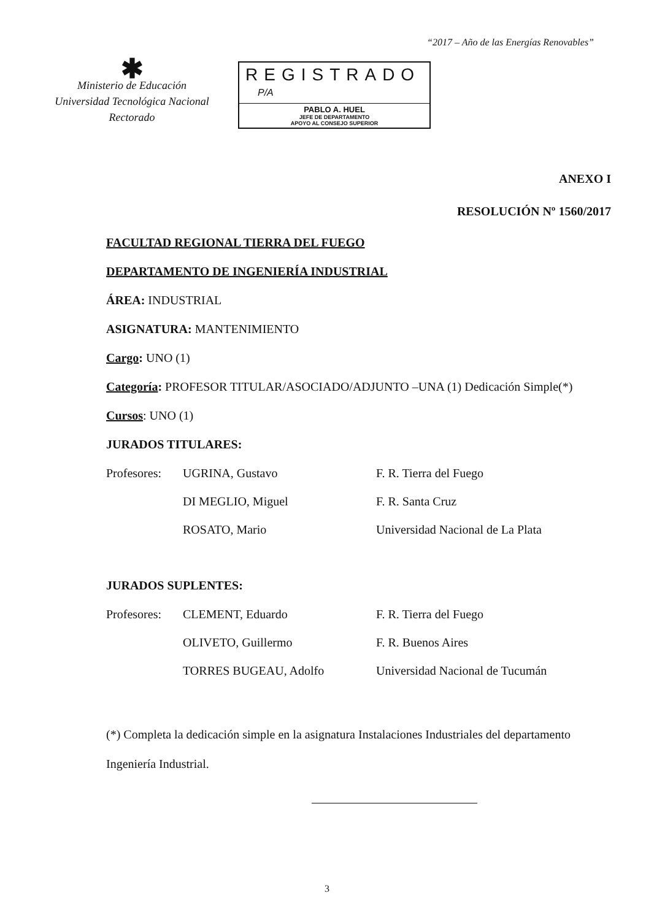“2017 – Año de las Energías Renovables”
✱
Ministerio de Educación
Universidad Tecnológica Nacional
Rectorado
REGISTRADO
P/A
PABLO A. HUEL
JEFE DE DEPARTAMENTO
APOYO AL CONSEJO SUPERIOR
ANEXO I
RESOLUCIÓN Nº 1560/2017
FACULTAD REGIONAL TIERRA DEL FUEGO
DEPARTAMENTO DE INGENIERÍA INDUSTRIAL
ÁREA: INDUSTRIAL
ASIGNATURA: MANTENIMIENTO
Cargo: UNO (1)
Categoría: PROFESOR TITULAR/ASOCIADO/ADJUNTO –UNA (1) Dedicación Simple(*)
Cursos: UNO (1)
JURADOS TITULARES:
| Profesores: | UGRINA, Gustavo | F. R. Tierra del Fuego |
| | DI MEGLIO, Miguel | F. R. Santa Cruz |
| | ROSATO, Mario | Universidad Nacional de La Plata |
JURADOS SUPLENTES:
| Profesores: | CLEMENT, Eduardo | F. R. Tierra del Fuego |
| | OLIVETO, Guillermo | F. R. Buenos Aires |
| | TORRES BUGEAU, Adolfo | Universidad Nacional de Tucumán |
(*) Completa la dedicación simple en la asignatura Instalaciones Industriales del departamento Ingeniería Industrial.
3